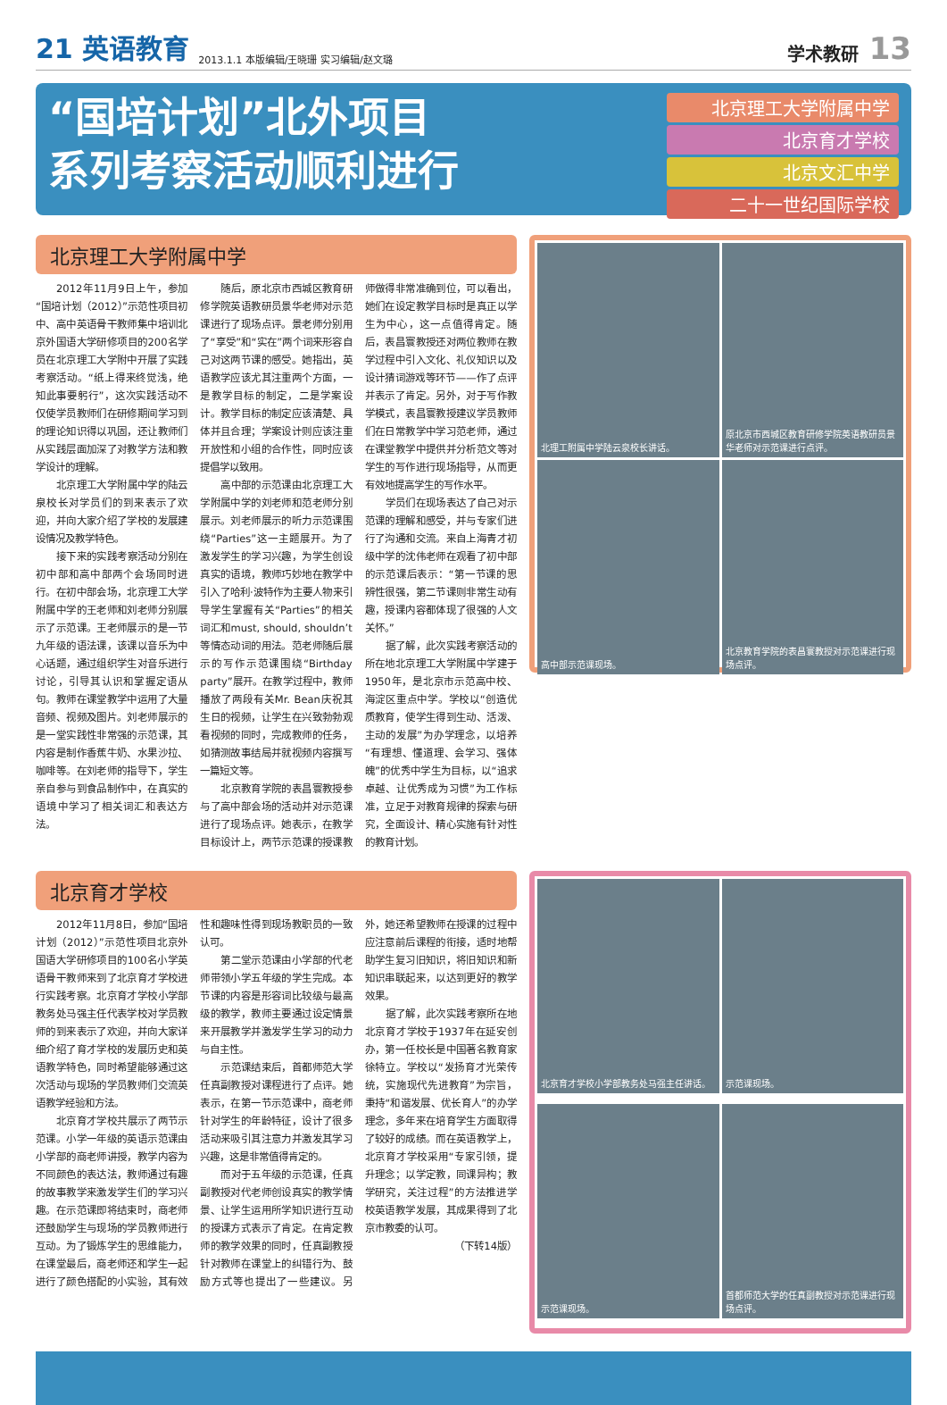21 英语教育 2013.1.1 本版编辑/王晓珊 实习编辑/赵文璐 学术教研 13
“国培计划”北外项目
系列考察活动顺利进行
北京理工大学附属中学
北京育才学校
北京文汇中学
二十一世纪国际学校
北京理工大学附属中学
2012年11月9日上午，参加“国培计划（2012）”示范性项目初中、高中英语骨干教师集中培训北京外国语大学研修项目的200名学员在北京理工大学附中开展了实践考察活动。“纸上得来终觉浅，绝知此事要躬行”，这次实践活动不仅使学员教师们在研修期间学习到的理论知识得以巩固，还让教师们从实践层面加深了对教学方法和教学设计的理解。
北京理工大学附属中学的陆云泉校长对学员们的到来表示了欢迎，并向大家介绍了学校的发展建设情况及教学特色。
接下来的实践考察活动分别在初中部和高中部两个会场同时进行。在初中部会场，北京理工大学附属中学的王老师和刘老师分别展示了示范课。王老师展示的是一节九年级的语法课，该课以音乐为中心话题，通过组织学生对音乐进行讨论，引导其认识和掌握定语从句。教师在课堂教学中运用了大量音频、视频及图片。刘老师展示的是一堂实践性非常强的示范课，其内容是制作香蕉牛奶、水果沙拉、咖啡等。在刘老师的指导下，学生亲自参与到食品制作中，在真实的语境中学习了相关词汇和表达方法。
随后，原北京市西城区教育研修学院英语教研员景华老师对示范课进行了现场点评。景老师分别用了“享受”和“实在”两个词来形容自己对这两节课的感受。她指出，英语教学应该尤其注重两个方面，一是教学目标的制定，二是学案设计。教学目标的制定应该清楚、具体并且合理；学案设计则应该注重开放性和小组的合作性，同时应该提倡学以致用。
高中部的示范课由北京理工大学附属中学的刘老师和范老师分别展示。刘老师展示的听力示范课围绕“Parties”这一主题展开。为了激发学生的学习兴趣，为学生创设真实的语境，教师巧妙地在教学中引入了哈利·波特作为主要人物来引导学生掌握有关“Parties”的相关词汇和must, should, shouldn’t等情态动词的用法。范老师随后展示的写作示范课围绕“Birthday party”展开。在教学过程中，教师播放了两段有关Mr. Bean庆祝其生日的视频，让学生在兴致勃勃观看视频的同时，完成教师的任务，如猜测故事结局并就视频内容撰写一篇短文等。
北京教育学院的表昌寰教授参与了高中部会场的活动并对示范课进行了现场点评。她表示，在教学目标设计上，两节示范课的授课教师做得非常准确到位，可以看出，她们在设定教学目标时是真正以学生为中心，这一点值得肯定。随后，表昌寰教授还对两位教师在教学过程中引入文化、礼仪知识以及设计猜词游戏等环节——作了点评并表示了肯定。另外，对于写作教学模式，表昌寰教授建议学员教师们在日常教学中学习范老师，通过在课堂教学中提供并分析范文等对学生的写作进行现场指导，从而更有效地提高学生的写作水平。
学员们在现场表达了自己对示范课的理解和感受，并与专家们进行了沟通和交流。来自上海青才初级中学的沈伟老师在观看了初中部的示范课后表示：“第一节课的思辨性很强，第二节课则非常生动有趣，授课内容都体现了很强的人文关怀。”
据了解，此次实践考察活动的所在地北京理工大学附属中学建于1950年，是北京市示范高中校、海淀区重点中学。学校以“创造优质教育，使学生得到生动、活泼、主动的发展”为办学理念，以培养“有理想、懂道理、会学习、强体魄”的优秀中学生为目标，以“追求卓越、让优秀成为习惯”为工作标准，立足于对教育规律的探索与研究，全面设计、精心实施有针对性的教育计划。
北理工附属中学陆云泉校长讲话。
原北京市西城区教育研修学院英语教研员景华老师对示范课进行点评。
高中部示范课现场。
北京教育学院的表昌寰教授对示范课进行现场点评。
北京育才学校
2012年11月8日，参加“国培计划（2012）”示范性项目北京外国语大学研修项目的100名小学英语骨干教师来到了北京育才学校进行实践考察。北京育才学校小学部教务处马强主任代表学校对学员教师的到来表示了欢迎，并向大家详细介绍了育才学校的发展历史和英语教学特色，同时希望能够通过这次活动与现场的学员教师们交流英语教学经验和方法。
北京育才学校共展示了两节示范课。小学一年级的英语示范课由小学部的商老师讲授，教学内容为不同颜色的表达法，教师通过有趣的故事教学来激发学生们的学习兴趣。在示范课即将结束时，商老师还鼓励学生与现场的学员教师进行互动。为了锻炼学生的思维能力，在课堂最后，商老师还和学生一起进行了颜色搭配的小实验，其有效性和趣味性得到现场教职员的一致认可。
第二堂示范课由小学部的代老师带领小学五年级的学生完成。本节课的内容是形容词比较级与最高级的教学，教师主要通过设定情景来开展教学并激发学生学习的动力与自主性。
示范课结束后，首都师范大学任真副教授对课程进行了点评。她表示，在第一节示范课中，商老师针对学生的年龄特征，设计了很多活动来吸引其注意力并激发其学习兴趣，这是非常值得肯定的。
而对于五年级的示范课，任真副教授对代老师创设真实的教学情景、让学生运用所学知识进行互动的授课方式表示了肯定。在肯定教师的教学效果的同时，任真副教授针对教师在课堂上的纠错行为、鼓励方式等也提出了一些建议。另外，她还希望教师在授课的过程中应注意前后课程的衔接，适时地帮助学生复习旧知识，将旧知识和新知识串联起来，以达到更好的教学效果。
据了解，此次实践考察所在地北京育才学校于1937年在延安创办，第一任校长是中国著名教育家徐特立。学校以“发扬育才光荣传统，实施现代先进教育”为宗旨，秉持“和谐发展、优长育人”的办学理念，多年来在培育学生方面取得了较好的成绩。而在英语教学上，北京育才学校采用“专家引领，提升理念；以学定教，同课异构；教学研究，关注过程”的方法推进学校英语教学发展，其成果得到了北京市教委的认可。
（下转14版）
北京育才学校小学部教务处马强主任讲话。
示范课现场。
示范课现场。
首都师范大学的任真副教授对示范课进行现场点评。